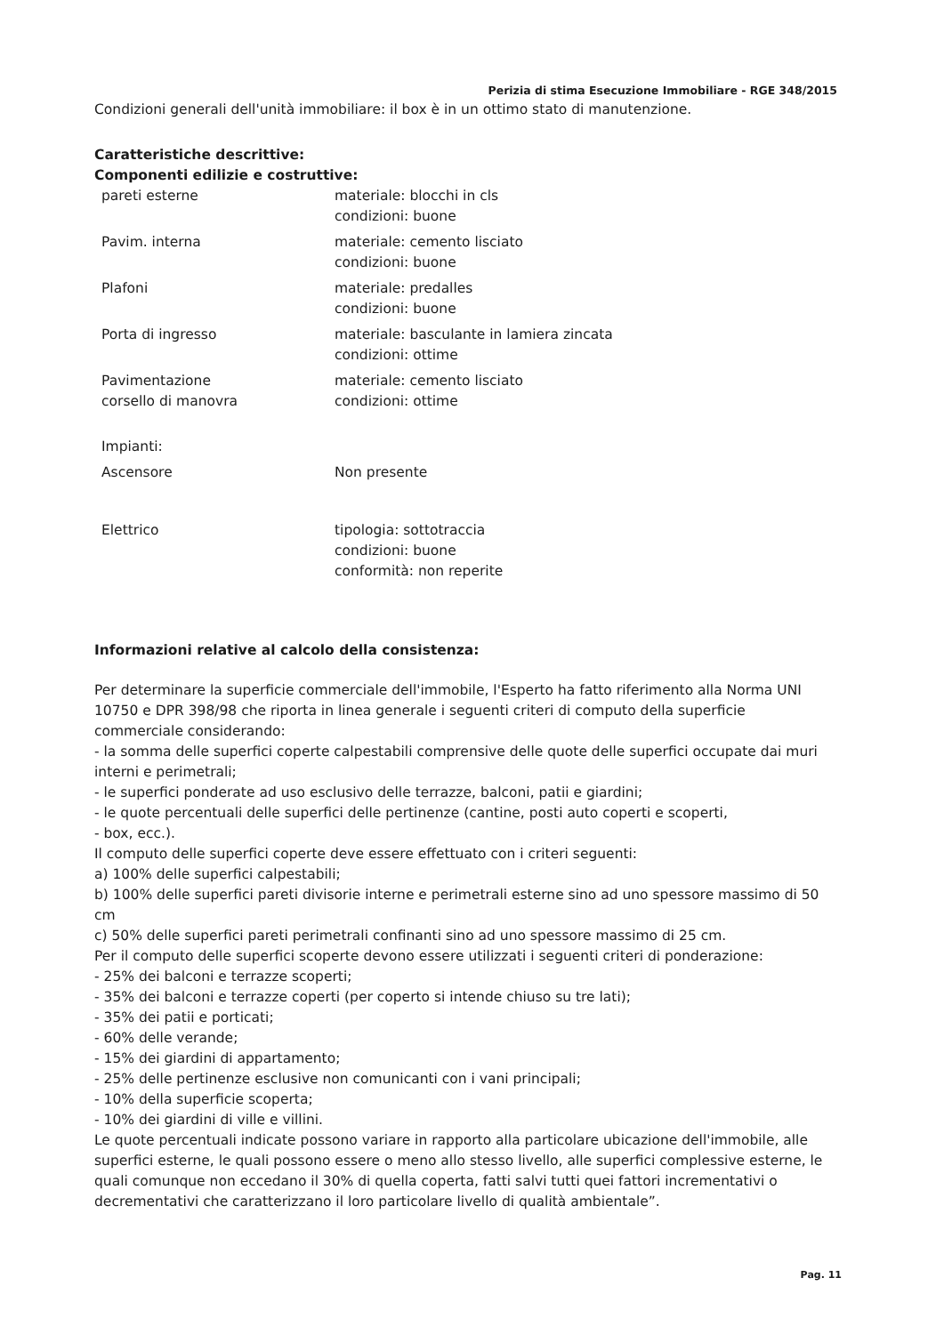Perizia di stima Esecuzione Immobiliare - RGE 348/2015
Condizioni generali dell'unità immobiliare: il box è in un ottimo stato di manutenzione.
Caratteristiche descrittive:
Componenti edilizie e costruttive:
| pareti esterne | materiale: blocchi in cls condizioni: buone |
| Pavim. interna | materiale: cemento lisciato condizioni: buone |
| Plafoni | materiale: predalles condizioni: buone |
| Porta di ingresso | materiale: basculante in lamiera zincata condizioni: ottime |
| Pavimentazione corsello di manovra | materiale: cemento lisciato condizioni: ottime |
| Impianti: | |
| Ascensore | Non presente |
| Elettrico | tipologia: sottotraccia condizioni: buone conformità: non reperite |
Informazioni relative al calcolo della consistenza:
Per determinare la superficie commerciale dell'immobile, l'Esperto ha fatto riferimento alla Norma UNI 10750 e DPR 398/98 che riporta in linea generale i seguenti criteri di computo della superficie commerciale considerando:
- la somma delle superfici coperte calpestabili comprensive delle quote delle superfici occupate dai muri interni e perimetrali;
- le superfici ponderate ad uso esclusivo delle terrazze, balconi, patii e giardini;
- le quote percentuali delle superfici delle pertinenze (cantine, posti auto coperti e scoperti,
- box, ecc.).
Il computo delle superfici coperte deve essere effettuato con i criteri seguenti:
a) 100% delle superfici calpestabili;
b) 100% delle superfici pareti divisorie interne e perimetrali esterne sino ad uno spessore massimo di 50 cm
c) 50% delle superfici pareti perimetrali confinanti sino ad uno spessore massimo di 25 cm.
Per il computo delle superfici scoperte devono essere utilizzati i seguenti criteri di ponderazione:
- 25% dei balconi e terrazze scoperti;
- 35% dei balconi e terrazze coperti (per coperto si intende chiuso su tre lati);
- 35% dei patii e porticati;
- 60% delle verande;
- 15% dei giardini di appartamento;
- 25% delle pertinenze esclusive non comunicanti con i vani principali;
- 10% della superficie scoperta;
- 10% dei giardini di ville e villini.
Le quote percentuali indicate possono variare in rapporto alla particolare ubicazione dell'immobile, alle superfici esterne, le quali possono essere o meno allo stesso livello, alle superfici complessive esterne, le quali comunque non eccedano il 30% di quella coperta, fatti salvi tutti quei fattori incrementativi o decrementativi che caratterizzano il loro particolare livello di qualità ambientale”.
Pag. 11